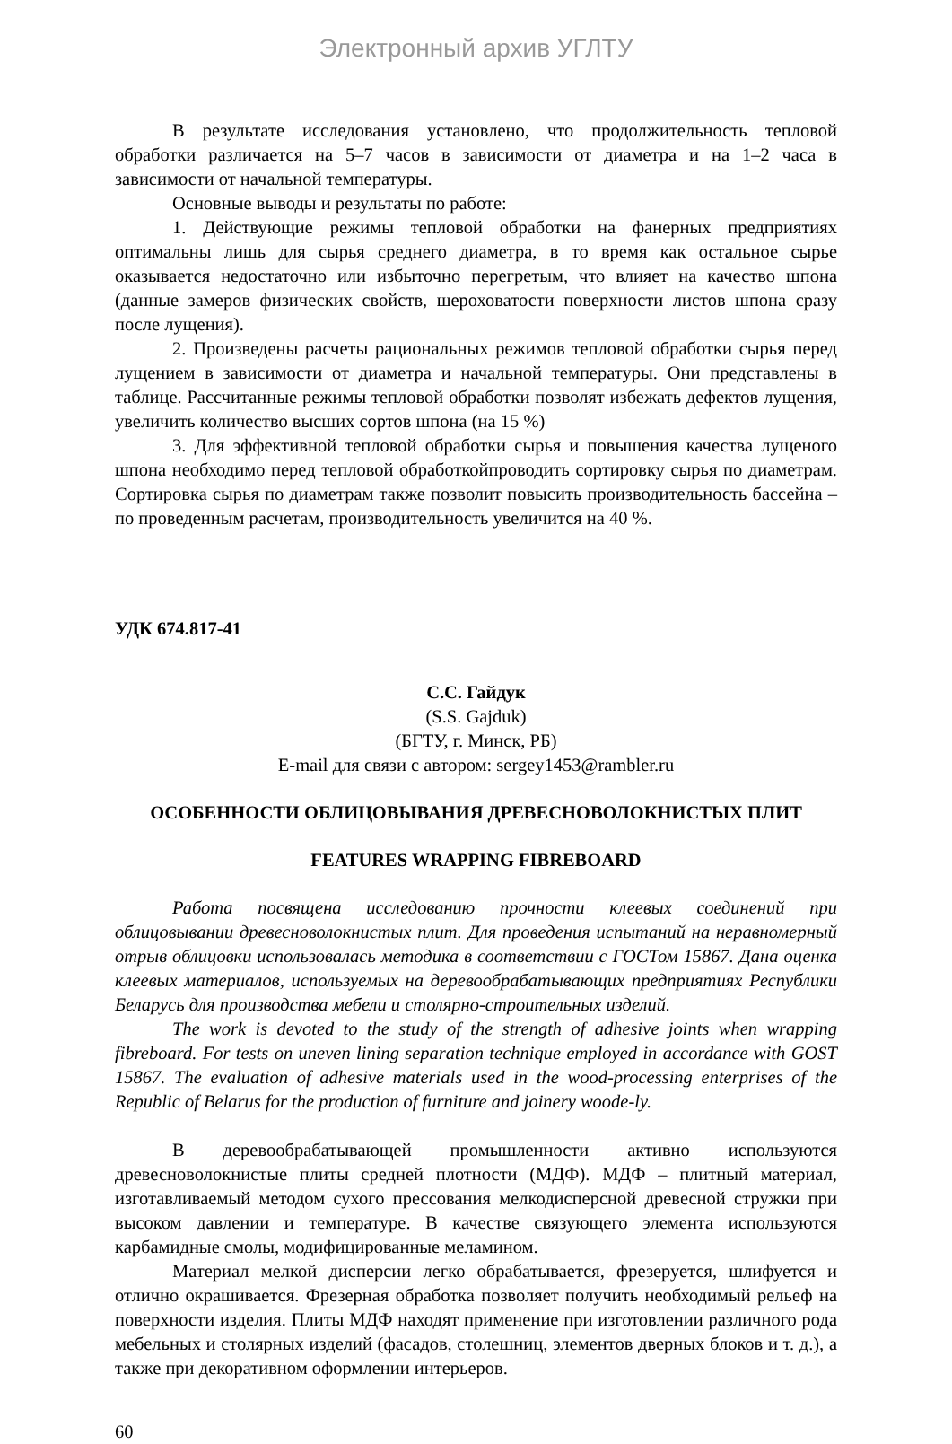Электронный архив УГЛТУ
В результате исследования установлено, что продолжительность тепловой обработки различается на 5–7 часов в зависимости от диаметра и на 1–2 часа в зависимости от начальной температуры.
Основные выводы и результаты по работе:
1. Действующие режимы тепловой обработки на фанерных предприятиях оптимальны лишь для сырья среднего диаметра, в то время как остальное сырье оказывается недостаточно или избыточно перегретым, что влияет на качество шпона (данные замеров физических свойств, шероховатости поверхности листов шпона сразу после лущения).
2. Произведены расчеты рациональных режимов тепловой обработки сырья перед лущением в зависимости от диаметра и начальной температуры. Они представлены в таблице. Рассчитанные режимы тепловой обработки позволят избежать дефектов лущения, увеличить количество высших сортов шпона (на 15 %)
3. Для эффективной тепловой обработки сырья и повышения качества лущеного шпона необходимо перед тепловой обработкойпроводить сортировку сырья по диаметрам. Сортировка сырья по диаметрам также позволит повысить производительность бассейна – по проведенным расчетам, производительность увеличится на 40 %.
УДК 674.817-41
С.С. Гайдук
(S.S. Gajduk)
(БГТУ, г. Минск, РБ)
E-mail для связи с автором: sergey1453@rambler.ru
ОСОБЕННОСТИ ОБЛИЦОВЫВАНИЯ ДРЕВЕСНОВОЛОКНИСТЫХ ПЛИТ
FEATURES WRAPPING FIBREBOARD
Работа посвящена исследованию прочности клеевых соединений при облицовывании древесноволокнистых плит. Для проведения испытаний на неравномерный отрыв облицовки использовалась методика в соответствии с ГОСТом 15867. Дана оценка клеевых материалов, используемых на деревообрабатывающих предприятиях Республики Беларусь для производства мебели и столярно-строительных изделий.
The work is devoted to the study of the strength of adhesive joints when wrapping fibreboard. For tests on uneven lining separation technique employed in accordance with GOST 15867. The evaluation of adhesive materials used in the wood-processing enterprises of the Republic of Belarus for the production of furniture and joinery woode-ly.
В деревообрабатывающей промышленности активно используются древесноволокнистые плиты средней плотности (МДФ). МДФ – плитный материал, изготавливаемый методом сухого прессования мелкодисперсной древесной стружки при высоком давлении и температуре. В качестве связующего элемента используются карбамидные смолы, модифицированные меламином.
Материал мелкой дисперсии легко обрабатывается, фрезеруется, шлифуется и отлично окрашивается. Фрезерная обработка позволяет получить необходимый рельеф на поверхности изделия. Плиты МДФ находят применение при изготовлении различного рода мебельных и столярных изделий (фасадов, столешниц, элементов дверных блоков и т. д.), а также при декоративном оформлении интерьеров.
60